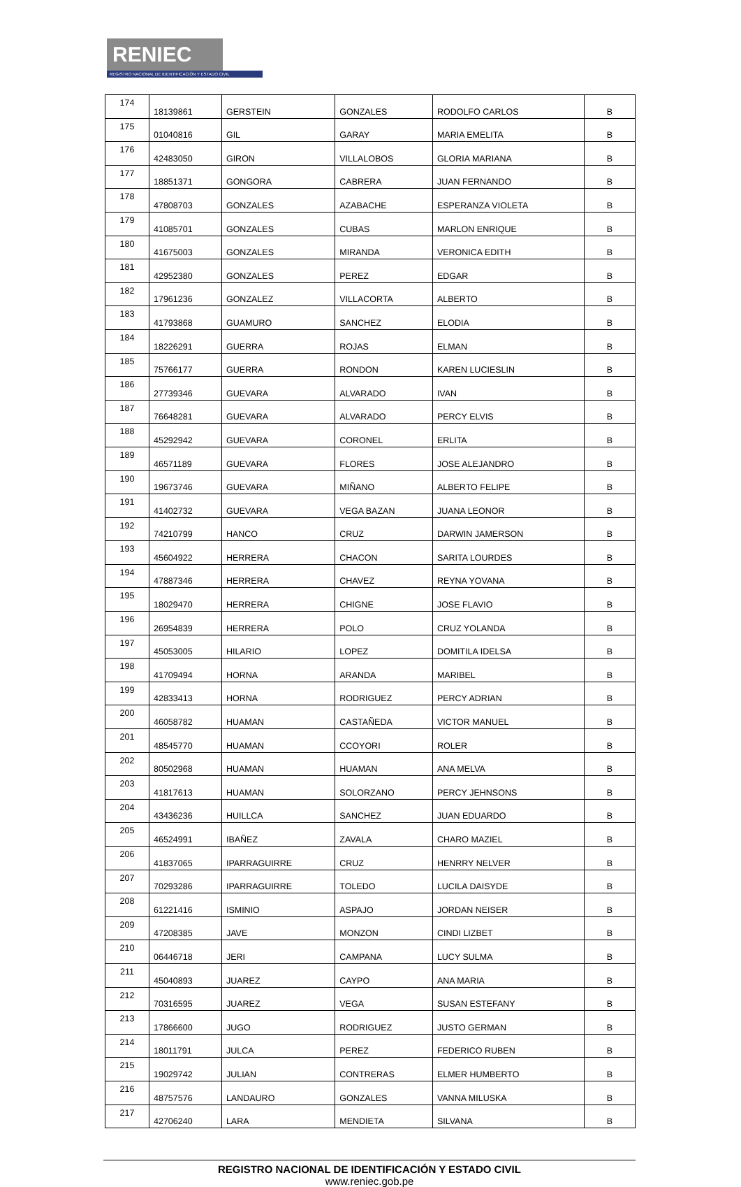RENIEC
REGISTRO NACIONAL DE IDENTIFICACIÓN Y ESTADO CIVIL
| 174 | 18139861 | GERSTEIN | GONZALES | RODOLFO CARLOS | B |
| 175 | 01040816 | GIL | GARAY | MARIA EMELITA | B |
| 176 | 42483050 | GIRON | VILLALOBOS | GLORIA MARIANA | B |
| 177 | 18851371 | GONGORA | CABRERA | JUAN FERNANDO | B |
| 178 | 47808703 | GONZALES | AZABACHE | ESPERANZA VIOLETA | B |
| 179 | 41085701 | GONZALES | CUBAS | MARLON ENRIQUE | B |
| 180 | 41675003 | GONZALES | MIRANDA | VERONICA EDITH | B |
| 181 | 42952380 | GONZALES | PEREZ | EDGAR | B |
| 182 | 17961236 | GONZALEZ | VILLACORTA | ALBERTO | B |
| 183 | 41793868 | GUAMURO | SANCHEZ | ELODIA | B |
| 184 | 18226291 | GUERRA | ROJAS | ELMAN | B |
| 185 | 75766177 | GUERRA | RONDON | KAREN LUCIESLIN | B |
| 186 | 27739346 | GUEVARA | ALVARADO | IVAN | B |
| 187 | 76648281 | GUEVARA | ALVARADO | PERCY ELVIS | B |
| 188 | 45292942 | GUEVARA | CORONEL | ERLITA | B |
| 189 | 46571189 | GUEVARA | FLORES | JOSE ALEJANDRO | B |
| 190 | 19673746 | GUEVARA | MIÑANO | ALBERTO FELIPE | B |
| 191 | 41402732 | GUEVARA | VEGA BAZAN | JUANA LEONOR | B |
| 192 | 74210799 | HANCO | CRUZ | DARWIN JAMERSON | B |
| 193 | 45604922 | HERRERA | CHACON | SARITA LOURDES | B |
| 194 | 47887346 | HERRERA | CHAVEZ | REYNA YOVANA | B |
| 195 | 18029470 | HERRERA | CHIGNE | JOSE FLAVIO | B |
| 196 | 26954839 | HERRERA | POLO | CRUZ YOLANDA | B |
| 197 | 45053005 | HILARIO | LOPEZ | DOMITILA IDELSA | B |
| 198 | 41709494 | HORNA | ARANDA | MARIBEL | B |
| 199 | 42833413 | HORNA | RODRIGUEZ | PERCY ADRIAN | B |
| 200 | 46058782 | HUAMAN | CASTAÑEDA | VICTOR MANUEL | B |
| 201 | 48545770 | HUAMAN | CCOYORI | ROLER | B |
| 202 | 80502968 | HUAMAN | HUAMAN | ANA MELVA | B |
| 203 | 41817613 | HUAMAN | SOLORZANO | PERCY JEHNSONS | B |
| 204 | 43436236 | HUILLCA | SANCHEZ | JUAN EDUARDO | B |
| 205 | 46524991 | IBAÑEZ | ZAVALA | CHARO MAZIEL | B |
| 206 | 41837065 | IPARRAGUIRRE | CRUZ | HENRRY NELVER | B |
| 207 | 70293286 | IPARRAGUIRRE | TOLEDO | LUCILA DAISYDE | B |
| 208 | 61221416 | ISMINIO | ASPAJO | JORDAN NEISER | B |
| 209 | 47208385 | JAVE | MONZON | CINDI LIZBET | B |
| 210 | 06446718 | JERI | CAMPANA | LUCY SULMA | B |
| 211 | 45040893 | JUAREZ | CAYPO | ANA MARIA | B |
| 212 | 70316595 | JUAREZ | VEGA | SUSAN ESTEFANY | B |
| 213 | 17866600 | JUGO | RODRIGUEZ | JUSTO GERMAN | B |
| 214 | 18011791 | JULCA | PEREZ | FEDERICO RUBEN | B |
| 215 | 19029742 | JULIAN | CONTRERAS | ELMER HUMBERTO | B |
| 216 | 48757576 | LANDAURO | GONZALES | VANNA MILUSKA | B |
| 217 | 42706240 | LARA | MENDIETA | SILVANA | B |
REGISTRO NACIONAL DE IDENTIFICACIÓN Y ESTADO CIVIL
www.reniec.gob.pe